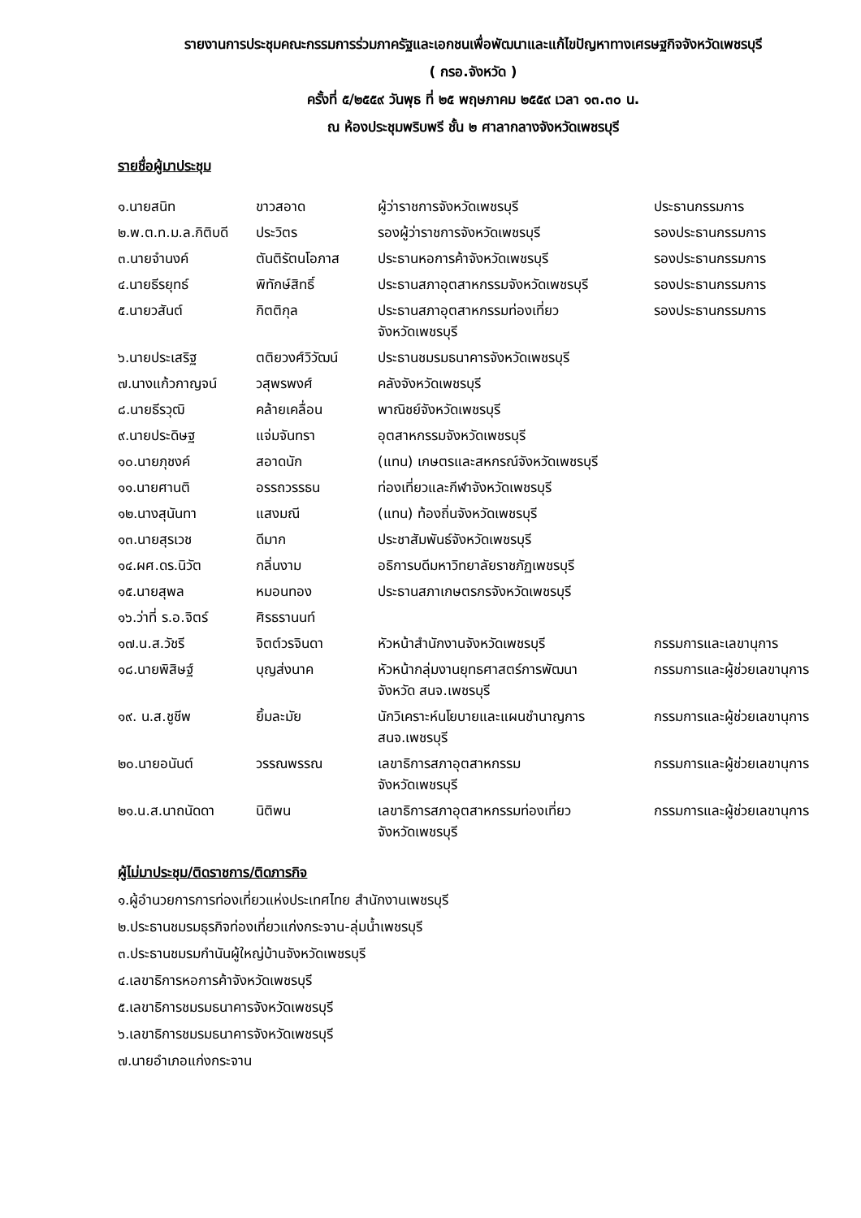รายงานการประชุมคณะกรรมการร่วมภาครัฐและเอกชนเพื่อพัฒนาและแก้ไขปัญหาทางเศรษฐกิจจังหวัดเพชรบุรี
( กรอ.จังหวัด )
ครั้งที่ ๕/๒๕๕๙ วันพุธ ที่ ๒๕ พฤษภาคม ๒๕๕๙ เวลา ๑๓.๓๐ น.
ณ ห้องประชุมพริบพรี ชั้น ๒ ศาลากลางจังหวัดเพชรบุรี
รายชื่อผู้มาประชุม
| ๑.นายสนิท | ขาวสอาด | ผู้ว่าราชการจังหวัดเพชรบุรี | ประธานกรรมการ |
| ๒.พ.ต.ท.ม.ล.กิติบดี | ประวิตร | รองผู้ว่าราชการจังหวัดเพชรบุรี | รองประธานกรรมการ |
| ๓.นายจำนงค์ | ตันติรัตนโอภาส | ประธานหอการค้าจังหวัดเพชรบุรี | รองประธานกรรมการ |
| ๔.นายธีรยุทธ์ | พิทักษ์สิทธิ์ | ประธานสภาอุตสาหกรรมจังหวัดเพชรบุรี | รองประธานกรรมการ |
| ๕.นายวสันต์ | กิตติกุล | ประธานสภาอุตสาหกรรมท่องเที่ยว จังหวัดเพชรบุรี | รองประธานกรรมการ |
| ๖.นายประเสริฐ | ตติยวงศ์วิวัฒน์ | ประธานชมรมธนาคารจังหวัดเพชรบุรี | |
| ๗.นางแก้วกาญจน์ | วสุพรพงศ์ | คลังจังหวัดเพชรบุรี | |
| ๘.นายธีรวุฒิ | คล้ายเคลื่อน | พาณิชย์จังหวัดเพชรบุรี | |
| ๙.นายประดิษฐ | แจ่มจันทรา | อุตสาหกรรมจังหวัดเพชรบุรี | |
| ๑๐.นายภุชงค์ | สอาดนัก | (แทน) เกษตรและสหกรณ์จังหวัดเพชรบุรี | |
| ๑๑.นายศานติ | อรรถวรรธน | ท่องเที่ยวและกีฬาจังหวัดเพชรบุรี | |
| ๑๒.นางสุนันทา | แสงมณี | (แทน) ท้องถิ่นจังหวัดเพชรบุรี | |
| ๑๓.นายสุรเวช | ดีมาก | ประชาสัมพันธ์จังหวัดเพชรบุรี | |
| ๑๔.ผศ.ดร.นิวัต | กลิ่นงาม | อธิการบดีมหาวิทยาลัยราชภัฏเพชรบุรี | |
| ๑๕.นายสุพล | หมอนทอง | ประธานสภาเกษตรกรจังหวัดเพชรบุรี | |
| ๑๖.ว่าที่ ร.อ.จิตร์ | ศิรธรานนท์ | | |
| ๑๗.น.ส.วัชรี | จิตต์วรจินดา | หัวหน้าสำนักงานจังหวัดเพชรบุรี | กรรมการและเลขานุการ |
| ๑๘.นายพิสิษฐ์ | บุญส่งนาค | หัวหน้ากลุ่มงานยุทธศาสตร์การพัฒนา จังหวัด สนจ.เพชรบุรี | กรรมการและผู้ช่วยเลขานุการ |
| ๑๙. น.ส.ชูชีพ | ยิ้มละมัย | นักวิเคราะห์นโยบายและแผนชำนาญการ สนจ.เพชรบุรี | กรรมการและผู้ช่วยเลขานุการ |
| ๒๐.นายอนันต์ | วรรณพรรณ | เลขาธิการสภาอุตสาหกรรม จังหวัดเพชรบุรี | กรรมการและผู้ช่วยเลขานุการ |
| ๒๑.น.ส.นาถนัดดา | นิติพน | เลขาธิการสภาอุตสาหกรรมท่องเที่ยว จังหวัดเพชรบุรี | กรรมการและผู้ช่วยเลขานุการ |
ผู้ไม่มาประชุม/ติดราชการ/ติดภารกิจ
๑.ผู้อำนวยการการท่องเที่ยวแห่งประเทศไทย สำนักงานเพชรบุรี
๒.ประธานชมรมธุรกิจท่องเที่ยวแก่งกระจาน-ลุ่มน้ำเพชรบุรี
๓.ประธานชมรมกำนันผู้ใหญ่บ้านจังหวัดเพชรบุรี
๔.เลขาธิการหอการค้าจังหวัดเพชรบุรี
๕.เลขาธิการชมรมธนาคารจังหวัดเพชรบุรี
๖.เลขาธิการชมรมธนาคารจังหวัดเพชรบุรี
๗.นายอำเภอแก่งกระจาน